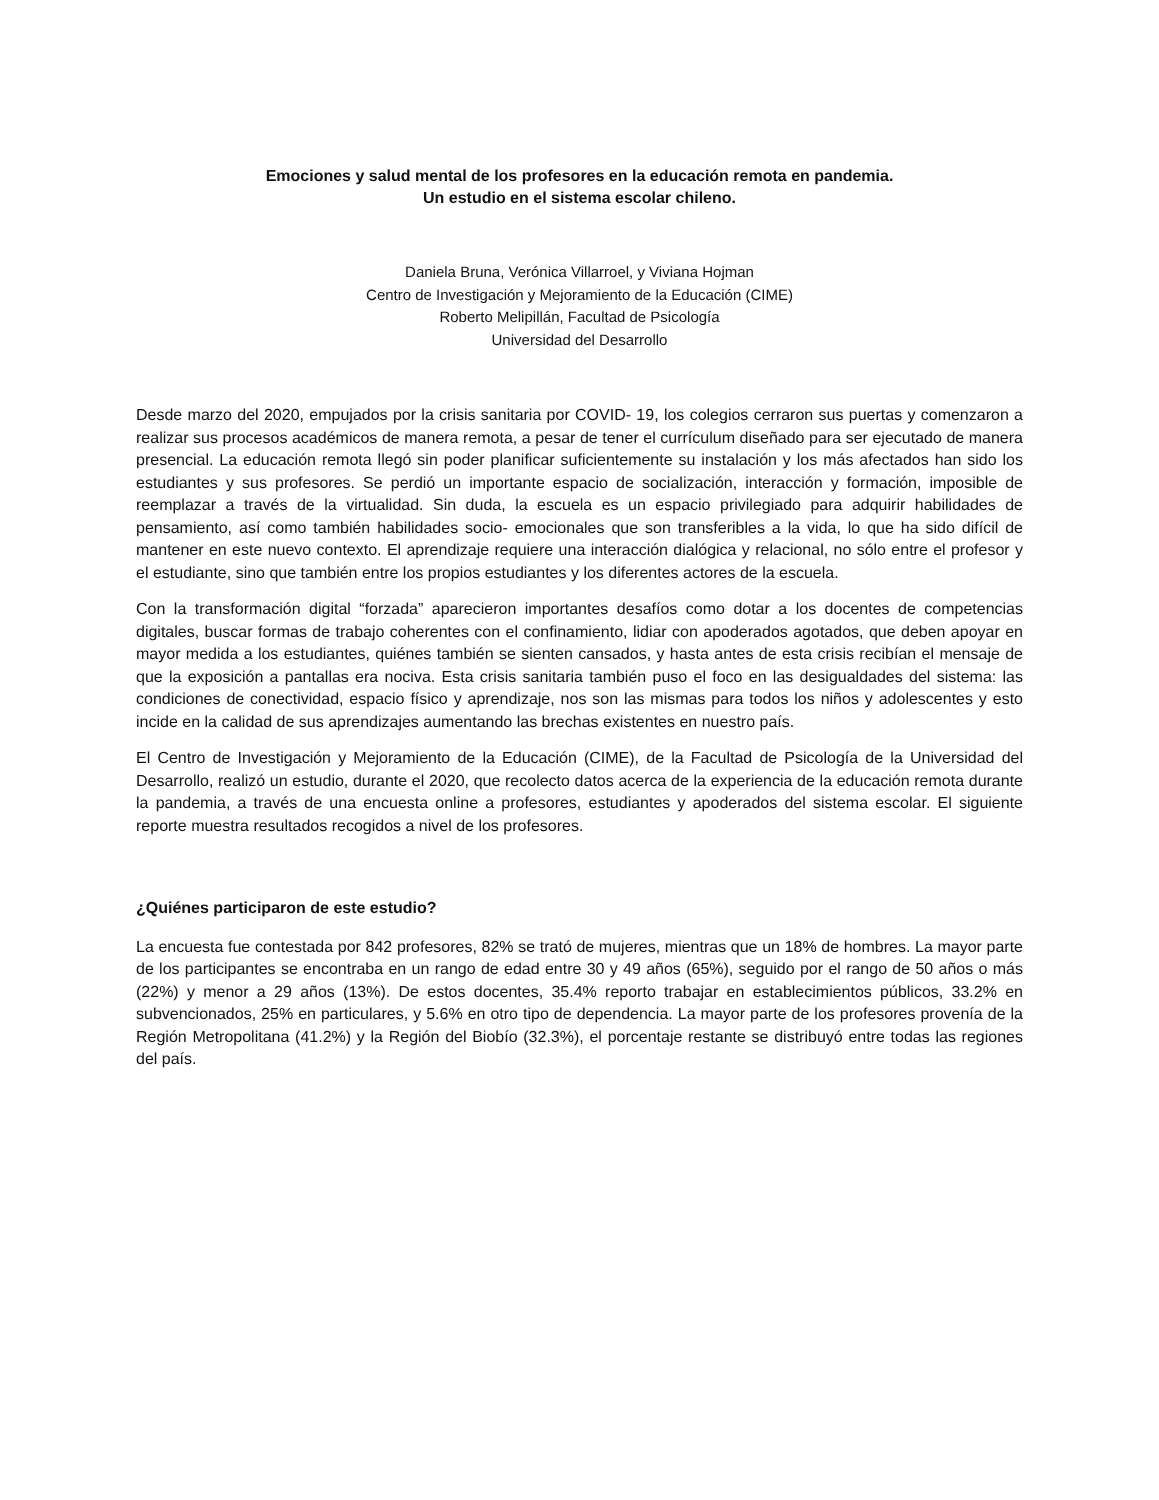Emociones y salud mental de los profesores en la educación remota en pandemia.
Un estudio en el sistema escolar chileno.
Daniela Bruna, Verónica Villarroel, y Viviana Hojman
Centro de Investigación y Mejoramiento de la Educación (CIME)
Roberto Melipillán, Facultad de Psicología
Universidad del Desarrollo
Desde marzo del 2020, empujados por la crisis sanitaria por COVID- 19, los colegios cerraron sus puertas y comenzaron a realizar sus procesos académicos de manera remota, a pesar de tener el currículum diseñado para ser ejecutado de manera presencial. La educación remota llegó sin poder planificar suficientemente su instalación y los más afectados han sido los estudiantes y sus profesores. Se perdió un importante espacio de socialización, interacción y formación, imposible de reemplazar a través de la virtualidad. Sin duda, la escuela es un espacio privilegiado para adquirir habilidades de pensamiento, así como también habilidades socio- emocionales que son transferibles a la vida, lo que ha sido difícil de mantener en este nuevo contexto. El aprendizaje requiere una interacción dialógica y relacional, no sólo entre el profesor y el estudiante, sino que también entre los propios estudiantes y los diferentes actores de la escuela.
Con la transformación digital “forzada” aparecieron importantes desafíos como dotar a los docentes de competencias digitales, buscar formas de trabajo coherentes con el confinamiento, lidiar con apoderados agotados, que deben apoyar en mayor medida a los estudiantes, quiénes también se sienten cansados, y hasta antes de esta crisis recibían el mensaje de que la exposición a pantallas era nociva. Esta crisis sanitaria también puso el foco en las desigualdades del sistema: las condiciones de conectividad, espacio físico y aprendizaje, nos son las mismas para todos los niños y adolescentes y esto incide en la calidad de sus aprendizajes aumentando las brechas existentes en nuestro país.
El Centro de Investigación y Mejoramiento de la Educación (CIME), de la Facultad de Psicología de la Universidad del Desarrollo, realizó un estudio, durante el 2020, que recolecto datos acerca de la experiencia de la educación remota durante la pandemia, a través de una encuesta online a profesores, estudiantes y apoderados del sistema escolar. El siguiente reporte muestra resultados recogidos a nivel de los profesores.
¿Quiénes participaron de este estudio?
La encuesta fue contestada por 842 profesores, 82% se trató de mujeres, mientras que un 18% de hombres. La mayor parte de los participantes se encontraba en un rango de edad entre 30 y 49 años (65%), seguido por el rango de 50 años o más (22%) y menor a 29 años (13%). De estos docentes, 35.4% reporto trabajar en establecimientos públicos, 33.2% en subvencionados, 25% en particulares, y 5.6% en otro tipo de dependencia. La mayor parte de los profesores provenía de la Región Metropolitana (41.2%) y la Región del Biobío (32.3%), el porcentaje restante se distribuyó entre todas las regiones del país.